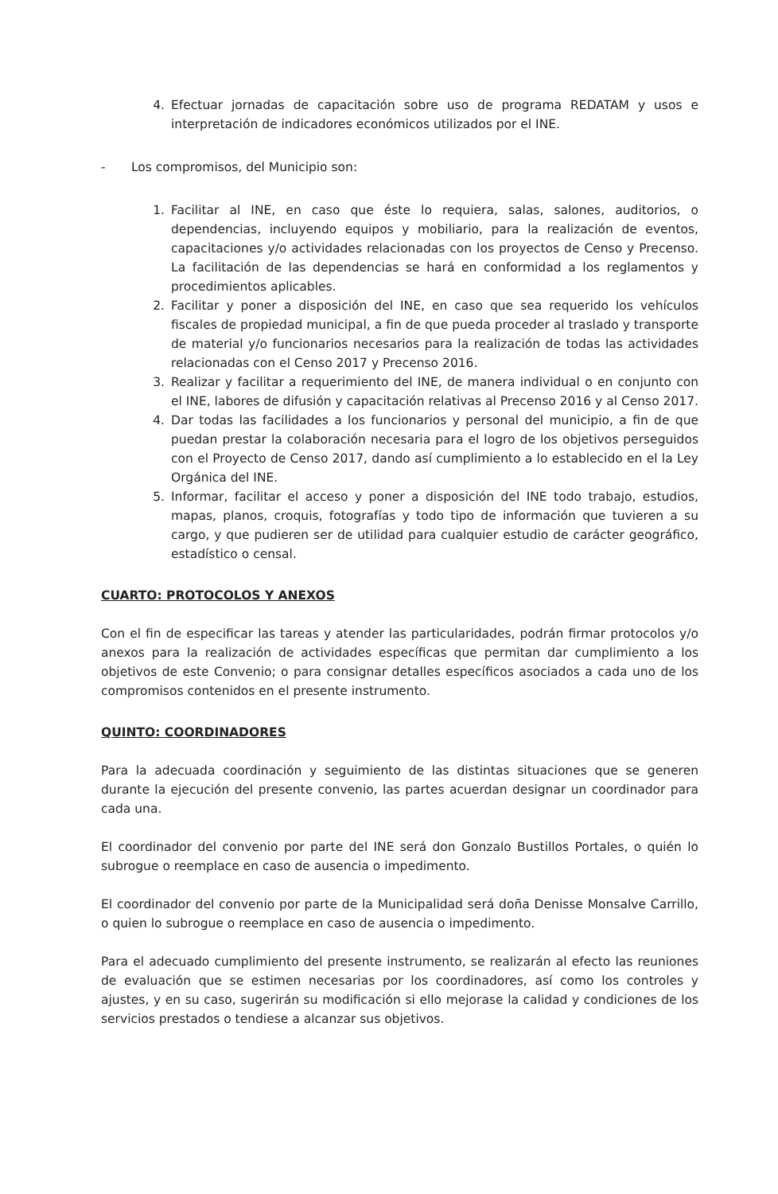4. Efectuar jornadas de capacitación sobre uso de programa REDATAM y usos e interpretación de indicadores económicos utilizados por el INE.
- Los compromisos, del Municipio son:
1. Facilitar al INE, en caso que éste lo requiera, salas, salones, auditorios, o dependencias, incluyendo equipos y mobiliario, para la realización de eventos, capacitaciones y/o actividades relacionadas con los proyectos de Censo y Precenso. La facilitación de las dependencias se hará en conformidad a los reglamentos y procedimientos aplicables.
2. Facilitar y poner a disposición del INE, en caso que sea requerido los vehículos fiscales de propiedad municipal, a fin de que pueda proceder al traslado y transporte de material y/o funcionarios necesarios para la realización de todas las actividades relacionadas con el Censo 2017 y Precenso 2016.
3. Realizar y facilitar a requerimiento del INE, de manera individual o en conjunto con el INE, labores de difusión y capacitación relativas al Precenso 2016 y al Censo 2017.
4. Dar todas las facilidades a los funcionarios y personal del municipio, a fin de que puedan prestar la colaboración necesaria para el logro de los objetivos perseguidos con el Proyecto de Censo 2017, dando así cumplimiento a lo establecido en el la Ley Orgánica del INE.
5. Informar, facilitar el acceso y poner a disposición del INE todo trabajo, estudios, mapas, planos, croquis, fotografías y todo tipo de información que tuvieren a su cargo, y que pudieren ser de utilidad para cualquier estudio de carácter geográfico, estadístico o censal.
CUARTO: PROTOCOLOS Y ANEXOS
Con el fin de especificar las tareas y atender las particularidades, podrán firmar protocolos y/o anexos para la realización de actividades específicas que permitan dar cumplimiento a los objetivos de este Convenio; o para consignar detalles específicos asociados a cada uno de los compromisos contenidos en el presente instrumento.
QUINTO: COORDINADORES
Para la adecuada coordinación y seguimiento de las distintas situaciones que se generen durante la ejecución del presente convenio, las partes acuerdan designar un coordinador para cada una.
El coordinador del convenio por parte del INE será don Gonzalo Bustillos Portales, o quién lo subrogue o reemplace en caso de ausencia o impedimento.
El coordinador del convenio por parte de la Municipalidad será doña Denisse Monsalve Carrillo, o quien lo subrogue o reemplace en caso de ausencia o impedimento.
Para el adecuado cumplimiento del presente instrumento, se realizarán al efecto las reuniones de evaluación que se estimen necesarias por los coordinadores, así como los controles y ajustes, y en su caso, sugerirán su modificación si ello mejorase la calidad y condiciones de los servicios prestados o tendiese a alcanzar sus objetivos.